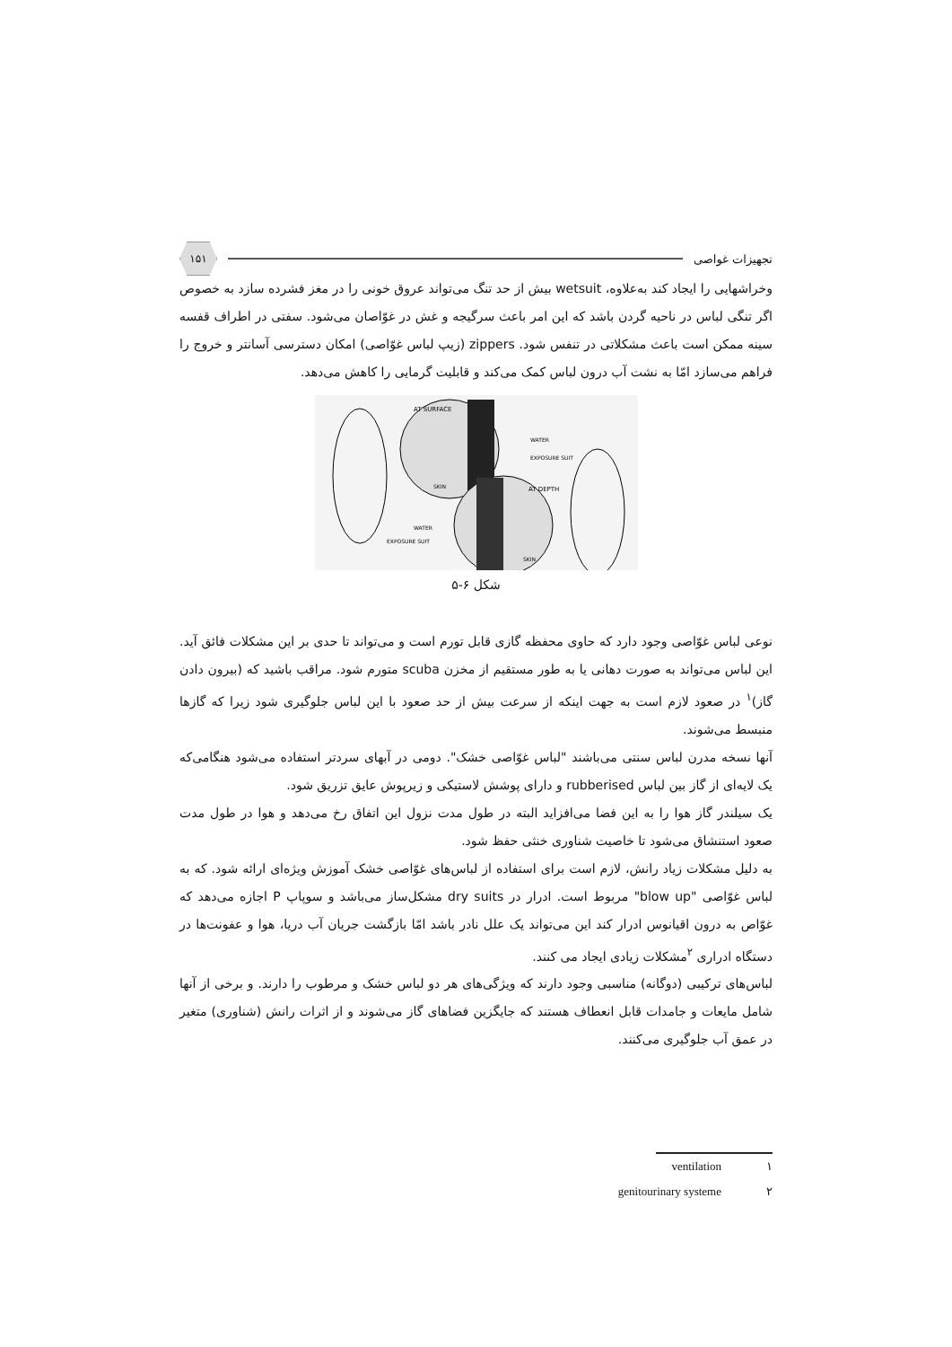تجهیزات غواصی ۱۵۱
وخراشهایی را ایجاد کند به‌علاوه، wetsuit بیش از حد تنگ می‌تواند عروق خونی را در مغز فشرده سازد به خصوص اگر تنگی لباس در ناحیه گردن باشد که این امر باعث سرگیجه و غش در غوّاصان می‌شود. سفتی در اطراف قفسه سینه ممکن است باعث مشکلاتی در تنفس شود. zippers (زیپ لباس غوّاصی) امکان دسترسی آسانتر و خروج را فراهم می‌سازد امّا به نشت آب درون لباس کمک می‌کند و قابلیت گرمایی را کاهش می‌دهد.
AT SURFACE
WATER
EXPOSURE SUIT
SKIN
AT DEPTH
WATER
EXPOSURE SUIT
SKIN
شکل ۶-۵
نوعی لباس غوّاصی وجود دارد که حاوی محفظه گازی قابل تورم است و می‌تواند تا حدی بر این مشکلات فائق آید. این لباس می‌تواند به صورت دهانی یا به طور مستقیم از مخزن scuba متورم شود. مراقب باشید که (بیرون دادن گاز)<sup>۱</sup> در صعود لازم است به جهت اینکه از سرعت بیش از حد صعود با این لباس جلوگیری شود زیرا که گازها منبسط می‌شوند.
آنها نسخه مدرن لباس سنتی می‌باشند "لباس غوّاصی خشک". دومی در آبهای سردتر استفاده می‌شود هنگامی‌که یک لایه‌ای از گاز بین لباس rubberised و دارای پوشش لاستیکی و زیرپوش عایق تزریق شود.
یک سیلندر گاز هوا را به این فضا می‌افزاید البته در طول مدت نزول این اتفاق رخ می‌دهد و هوا در طول مدت صعود استنشاق می‌شود تا خاصیت شناوری خنثی حفظ شود.
به دلیل مشکلات زیاد رانش، لازم است برای استفاده از لباس‌های غوّاصی خشک آموزش ویژه‌ای ارائه شود. که به لباس غوّاصی "blow up" مربوط است. ادرار در dry suits مشکل‌ساز می‌باشد و سوپاپ P اجازه می‌دهد که غوّاص به درون اقیانوس ادرار کند این می‌تواند یک علل نادر باشد امّا بازگشت جریان آب دریا، هوا و عفونت‌ها در دستگاه ادراری <sup>۲</sup>مشکلات زیادی ایجاد می کنند.
لباس‌های ترکیبی (دوگانه) مناسبی وجود دارند که ویژگی‌های هر دو لباس خشک و مرطوب را دارند. و برخی از آنها شامل مایعات و جامدات قابل انعطاف هستند که جایگزین فضاهای گاز می‌شوند و از اثرات رانش (شناوری) متغیر در عمق آب جلوگیری می‌کنند.
۱ ventilation
۲ genitourinary systeme